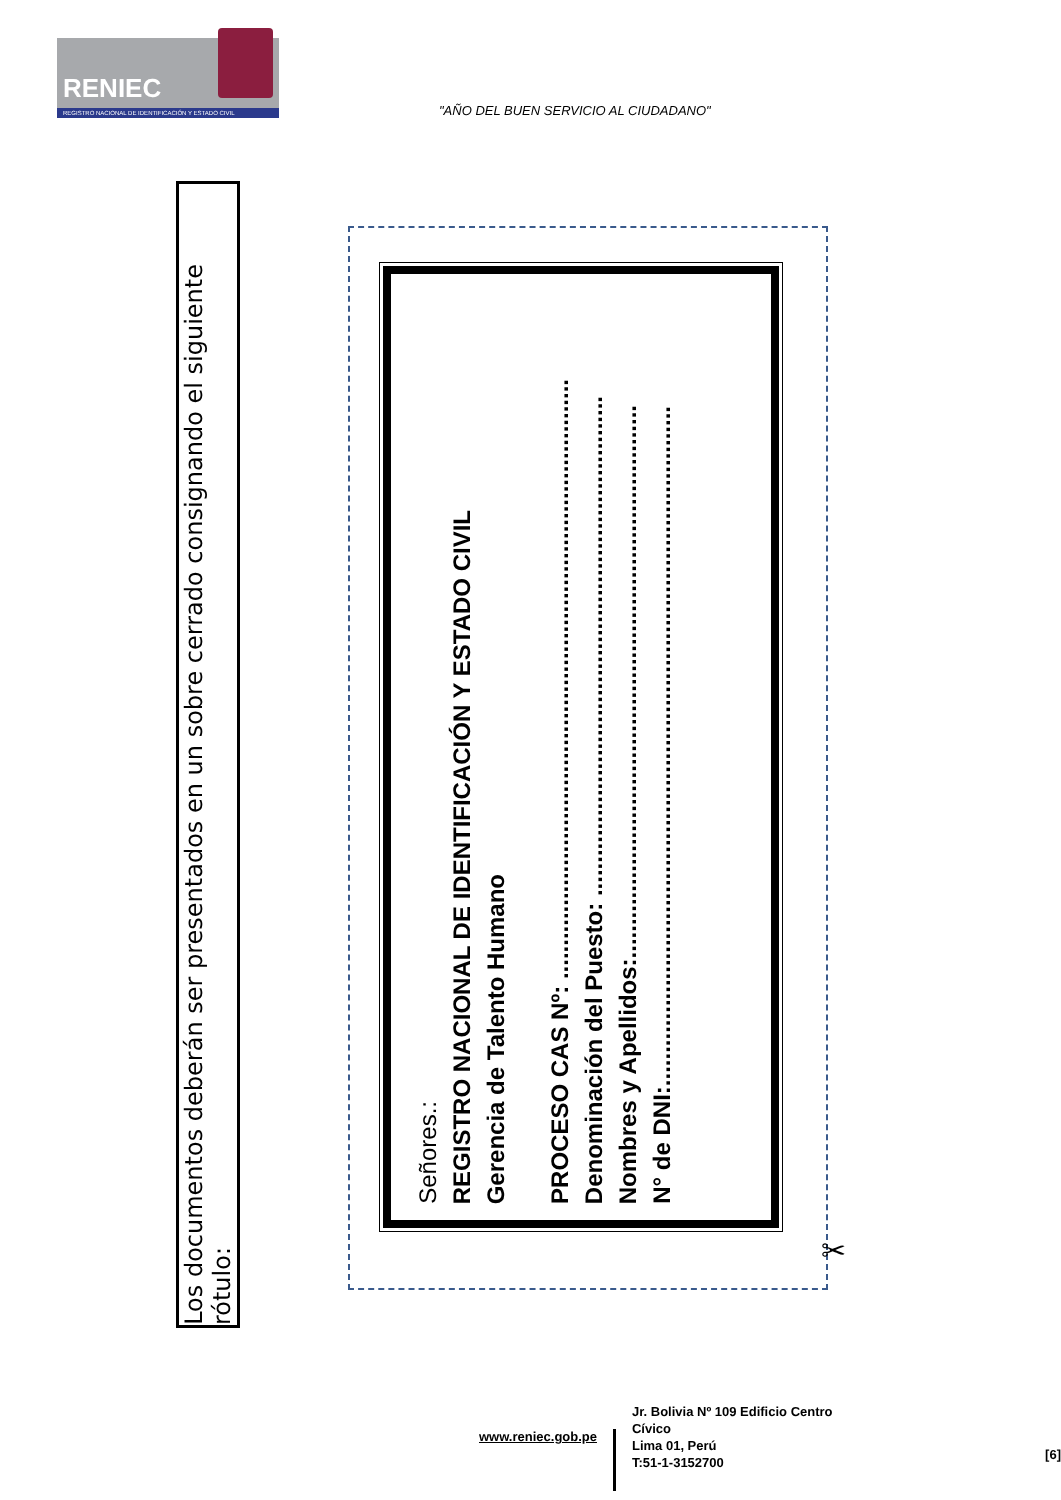RENIEC
REGISTRO NACIONAL DE IDENTIFICACIÓN Y ESTADO CIVIL
"AÑO DEL BUEN SERVICIO AL CIUDADANO"
Los documentos deberán ser presentados en un sobre cerrado consignando el siguiente rótulo:
Señores.:
REGISTRO NACIONAL DE IDENTIFICACIÓN Y ESTADO CIVIL
Gerencia de Talento Humano
PROCESO CAS Nº: ..........................................................................................
Denominación del Puesto: ...........................................................................
Nombres y Apellidos:...................................................................................
N° de DNI:......................................................................................................
✂
www.reniec.gob.pe
Jr. Bolivia Nº 109 Edificio Centro Cívico
Lima 01, Perú
T:51-1-3152700
[6]